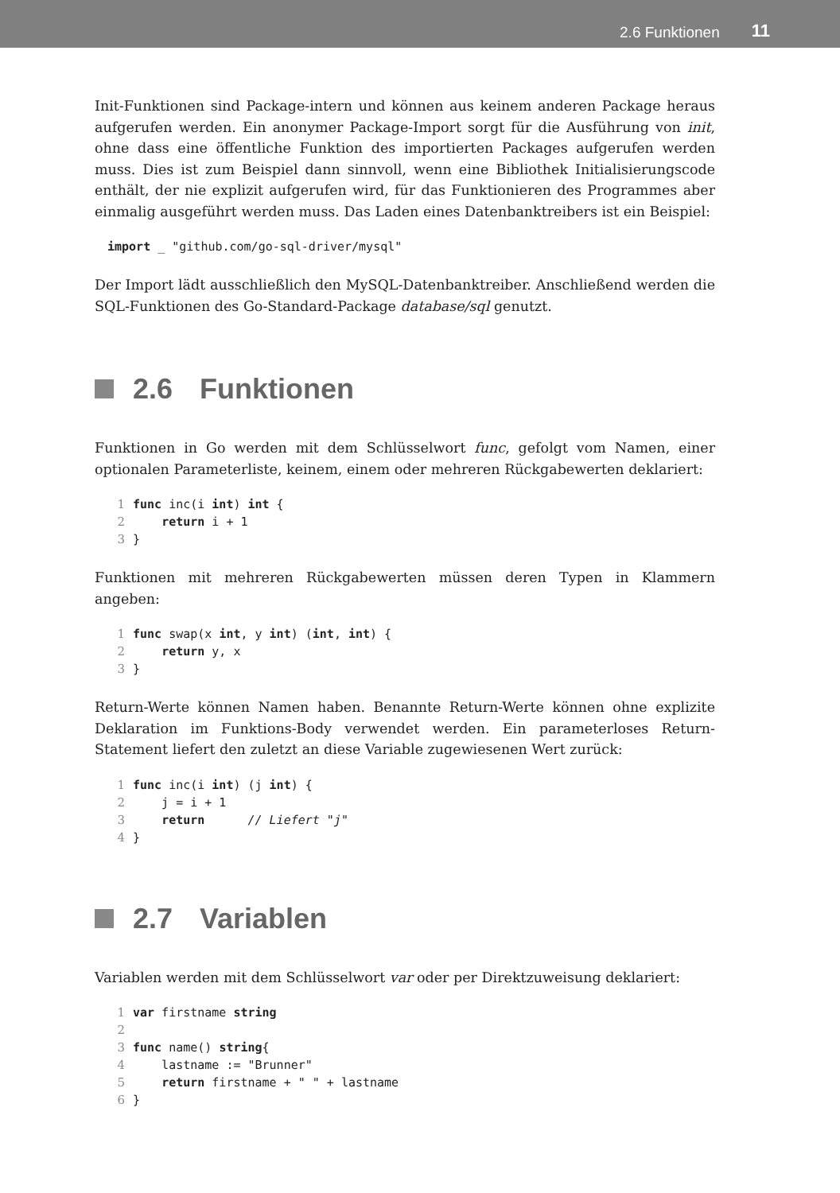2.6 Funktionen 11
Init-Funktionen sind Package-intern und können aus keinem anderen Package heraus aufgerufen werden. Ein anonymer Package-Import sorgt für die Ausführung von init, ohne dass eine öffentliche Funktion des importierten Packages aufgerufen werden muss. Dies ist zum Beispiel dann sinnvoll, wenn eine Bibliothek Initialisierungscode enthält, der nie explizit aufgerufen wird, für das Funktionieren des Programmes aber einmalig ausgeführt werden muss. Das Laden eines Datenbanktreibers ist ein Beispiel:
import _ "github.com/go-sql-driver/mysql"
Der Import lädt ausschließlich den MySQL-Datenbanktreiber. Anschließend werden die SQL-Funktionen des Go-Standard-Package database/sql genutzt.
2.6 Funktionen
Funktionen in Go werden mit dem Schlüsselwort func, gefolgt vom Namen, einer optionalen Parameterliste, keinem, einem oder mehreren Rückgabewerten deklariert:
1 func inc(i int) int {
2    return i + 1
3}
Funktionen mit mehreren Rückgabewerten müssen deren Typen in Klammern angeben:
1 func swap(x int, y int) (int, int) {
2    return y, x
3}
Return-Werte können Namen haben. Benannte Return-Werte können ohne explizite Deklaration im Funktions-Body verwendet werden. Ein parameterloses Return-Statement liefert den zuletzt an diese Variable zugewiesenen Wert zurück:
1 func inc(i int) (j int) {
2    j = i + 1
3    return      // Liefert "j"
4}
2.7 Variablen
Variablen werden mit dem Schlüsselwort var oder per Direktzuweisung deklariert:
1 var firstname string
2
3 func name() string{
4    lastname := "Brunner"
5    return firstname + " " + lastname
6}